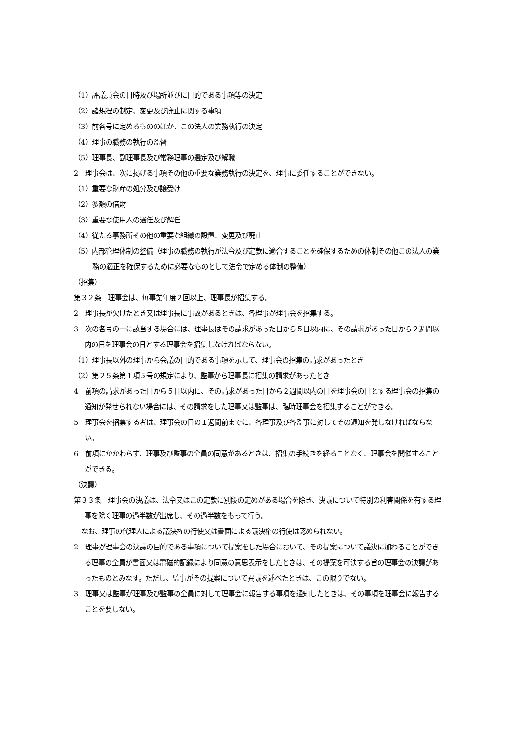（1）評議員会の日時及び場所並びに目的である事項等の決定
（2）諸規程の制定、変更及び廃止に関する事項
（3）前各号に定めるもののほか、この法人の業務執行の決定
（4）理事の職務の執行の監督
（5）理事長、副理事長及び常務理事の選定及び解職
2　理事会は、次に掲げる事項その他の重要な業務執行の決定を、理事に委任することができない。
（1）重要な財産の処分及び譲受け
（2）多額の借財
（3）重要な使用人の選任及び解任
（4）従たる事務所その他の重要な組織の設置、変更及び廃止
（5）内部管理体制の整備（理事の職務の執行が法令及び定款に適合することを確保するための体制その他この法人の業務の適正を確保するために必要なものとして法令で定める体制の整備）
（招集）
第３２条　理事会は、毎事業年度２回以上、理事長が招集する。
2　理事長が欠けたとき又は理事長に事故があるときは、各理事が理事会を招集する。
3　次の各号の一に該当する場合には、理事長はその請求があった日から５日以内に、その請求があった日から２週間以内の日を理事会の日とする理事会を招集しなければならない。
（1）理事長以外の理事から会議の目的である事項を示して、理事会の招集の請求があったとき
（2）第２５条第１項５号の規定により、監事から理事長に招集の請求があったとき
4　前項の請求があった日から５日以内に、その請求があった日から２週間以内の日を理事会の日とする理事会の招集の通知が発せられない場合には、その請求をした理事又は監事は、臨時理事会を招集することができる。
5　理事会を招集する者は、理事会の日の１週間前までに、各理事及び各監事に対してその通知を発しなければならない。
6　前項にかかわらず、理事及び監事の全員の同意があるときは、招集の手続きを経ることなく、理事会を開催することができる。
（決議）
第３３条　理事会の決議は、法令又はこの定款に別段の定めがある場合を除き、決議について特別の利害関係を有する理事を除く理事の過半数が出席し、その過半数をもって行う。
なお、理事の代理人による議決権の行使又は書面による議決権の行使は認められない。
2　理事が理事会の決議の目的である事項について提案をした場合において、その提案について議決に加わることができる理事の全員が書面又は電磁的記録により同意の意思表示をしたときは、その提案を可決する旨の理事会の決議があったものとみなす。ただし、監事がその提案について異議を述べたときは、この限りでない。
3　理事又は監事が理事及び監事の全員に対して理事会に報告する事項を通知したときは、その事項を理事会に報告することを要しない。